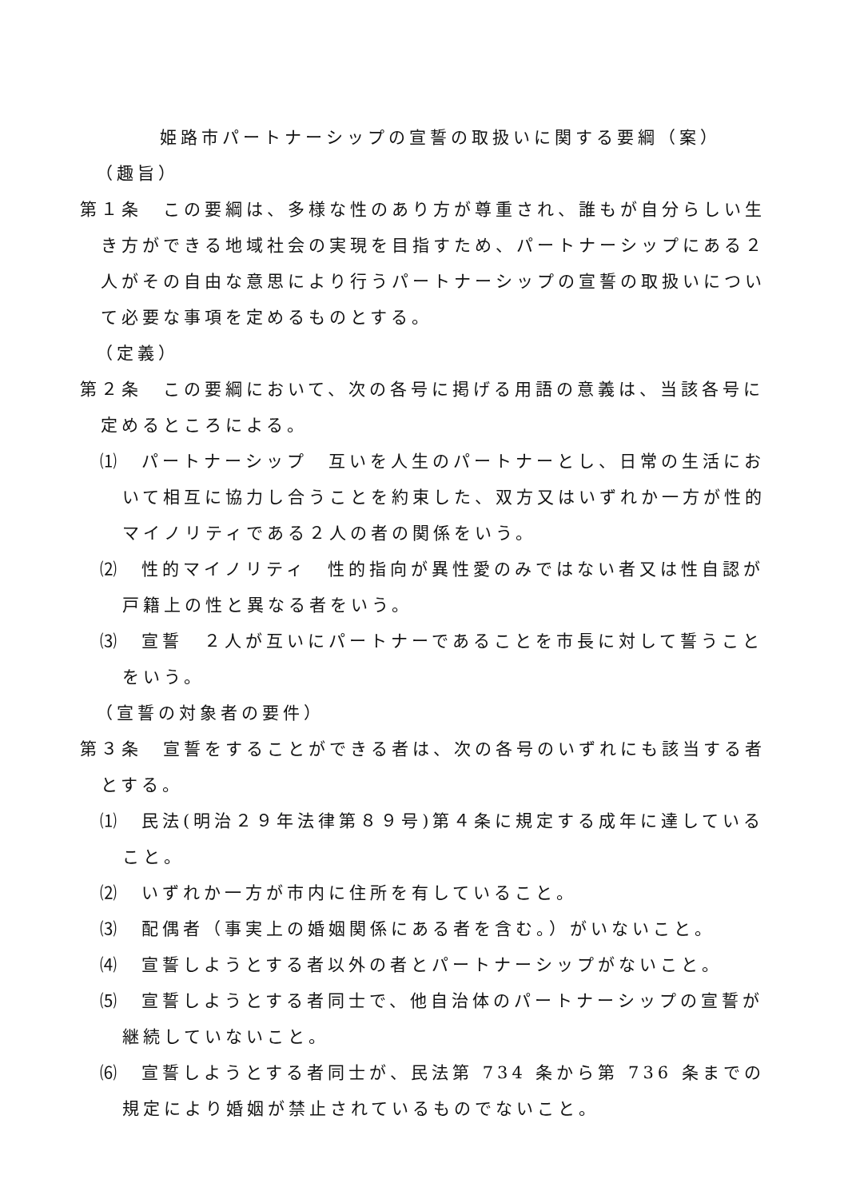姫路市パートナーシップの宣誓の取扱いに関する要綱（案）
（趣旨）
第１条　この要綱は、多様な性のあり方が尊重され、誰もが自分らしい生き方ができる地域社会の実現を目指すため、パートナーシップにある２人がその自由な意思により行うパートナーシップの宣誓の取扱いについて必要な事項を定めるものとする。
（定義）
第２条　この要綱において、次の各号に掲げる用語の意義は、当該各号に定めるところによる。
⑴　パートナーシップ　互いを人生のパートナーとし、日常の生活において相互に協力し合うことを約束した、双方又はいずれか一方が性的マイノリティである２人の者の関係をいう。
⑵　性的マイノリティ　性的指向が異性愛のみではない者又は性自認が戸籍上の性と異なる者をいう。
⑶　宣誓　２人が互いにパートナーであることを市長に対して誓うことをいう。
（宣誓の対象者の要件）
第３条　宣誓をすることができる者は、次の各号のいずれにも該当する者とする。
⑴　民法(明治２９年法律第８９号)第４条に規定する成年に達していること。
⑵　いずれか一方が市内に住所を有していること。
⑶　配偶者（事実上の婚姻関係にある者を含む。）がいないこと。
⑷　宣誓しようとする者以外の者とパートナーシップがないこと。
⑸　宣誓しようとする者同士で、他自治体のパートナーシップの宣誓が継続していないこと。
⑹　宣誓しようとする者同士が、民法第 734 条から第 736 条までの規定により婚姻が禁止されているものでないこと。